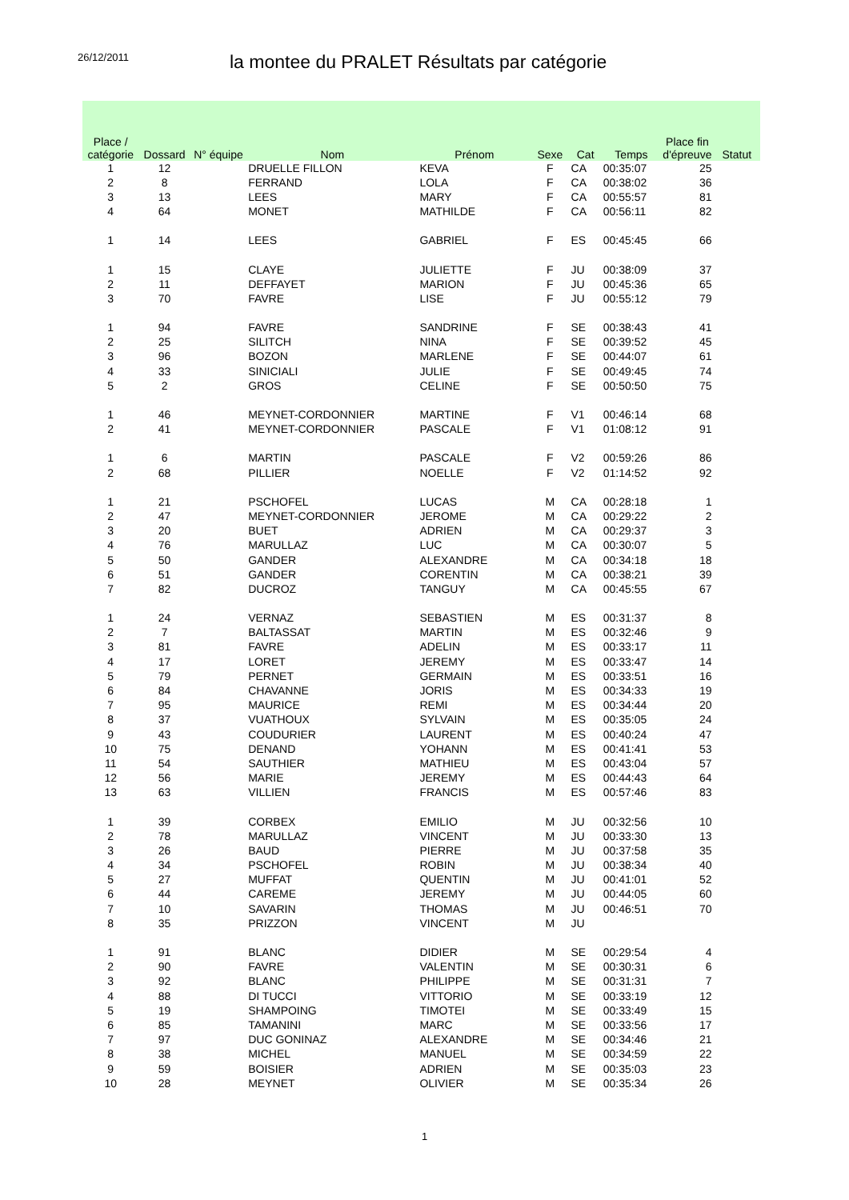26/12/2011
la montee du PRALET Résultats par catégorie
| Place / catégorie | Dossard | N° équipe | Nom | Prénom | Sexe | Cat | Temps | Place fin d'épreuve | Statut |
| --- | --- | --- | --- | --- | --- | --- | --- | --- | --- |
| 1 | 12 | | DRUELLE FILLON | KEVA | F | CA | 00:35:07 | 25 | |
| 2 | 8 | | FERRAND | LOLA | F | CA | 00:38:02 | 36 | |
| 3 | 13 | | LEES | MARY | F | CA | 00:55:57 | 81 | |
| 4 | 64 | | MONET | MATHILDE | F | CA | 00:56:11 | 82 | |
| 1 | 14 | | LEES | GABRIEL | F | ES | 00:45:45 | 66 | |
| 1 | 15 | | CLAYE | JULIETTE | F | JU | 00:38:09 | 37 | |
| 2 | 11 | | DEFFAYET | MARION | F | JU | 00:45:36 | 65 | |
| 3 | 70 | | FAVRE | LISE | F | JU | 00:55:12 | 79 | |
| 1 | 94 | | FAVRE | SANDRINE | F | SE | 00:38:43 | 41 | |
| 2 | 25 | | SILITCH | NINA | F | SE | 00:39:52 | 45 | |
| 3 | 96 | | BOZON | MARLENE | F | SE | 00:44:07 | 61 | |
| 4 | 33 | | SINICIALI | JULIE | F | SE | 00:49:45 | 74 | |
| 5 | 2 | | GROS | CELINE | F | SE | 00:50:50 | 75 | |
| 1 | 46 | | MEYNET-CORDONNIER | MARTINE | F | V1 | 00:46:14 | 68 | |
| 2 | 41 | | MEYNET-CORDONNIER | PASCALE | F | V1 | 01:08:12 | 91 | |
| 1 | 6 | | MARTIN | PASCALE | F | V2 | 00:59:26 | 86 | |
| 2 | 68 | | PILLIER | NOELLE | F | V2 | 01:14:52 | 92 | |
| 1 | 21 | | PSCHOFEL | LUCAS | M | CA | 00:28:18 | 1 | |
| 2 | 47 | | MEYNET-CORDONNIER | JEROME | M | CA | 00:29:22 | 2 | |
| 3 | 20 | | BUET | ADRIEN | M | CA | 00:29:37 | 3 | |
| 4 | 76 | | MARULLAZ | LUC | M | CA | 00:30:07 | 5 | |
| 5 | 50 | | GANDER | ALEXANDRE | M | CA | 00:34:18 | 18 | |
| 6 | 51 | | GANDER | CORENTIN | M | CA | 00:38:21 | 39 | |
| 7 | 82 | | DUCROZ | TANGUY | M | CA | 00:45:55 | 67 | |
| 1 | 24 | | VERNAZ | SEBASTIEN | M | ES | 00:31:37 | 8 | |
| 2 | 7 | | BALTASSAT | MARTIN | M | ES | 00:32:46 | 9 | |
| 3 | 81 | | FAVRE | ADELIN | M | ES | 00:33:17 | 11 | |
| 4 | 17 | | LORET | JEREMY | M | ES | 00:33:47 | 14 | |
| 5 | 79 | | PERNET | GERMAIN | M | ES | 00:33:51 | 16 | |
| 6 | 84 | | CHAVANNE | JORIS | M | ES | 00:34:33 | 19 | |
| 7 | 95 | | MAURICE | REMI | M | ES | 00:34:44 | 20 | |
| 8 | 37 | | VUATHOUX | SYLVAIN | M | ES | 00:35:05 | 24 | |
| 9 | 43 | | COUDURIER | LAURENT | M | ES | 00:40:24 | 47 | |
| 10 | 75 | | DENAND | YOHANN | M | ES | 00:41:41 | 53 | |
| 11 | 54 | | SAUTHIER | MATHIEU | M | ES | 00:43:04 | 57 | |
| 12 | 56 | | MARIE | JEREMY | M | ES | 00:44:43 | 64 | |
| 13 | 63 | | VILLIEN | FRANCIS | M | ES | 00:57:46 | 83 | |
| 1 | 39 | | CORBEX | EMILIO | M | JU | 00:32:56 | 10 | |
| 2 | 78 | | MARULLAZ | VINCENT | M | JU | 00:33:30 | 13 | |
| 3 | 26 | | BAUD | PIERRE | M | JU | 00:37:58 | 35 | |
| 4 | 34 | | PSCHOFEL | ROBIN | M | JU | 00:38:34 | 40 | |
| 5 | 27 | | MUFFAT | QUENTIN | M | JU | 00:41:01 | 52 | |
| 6 | 44 | | CAREME | JEREMY | M | JU | 00:44:05 | 60 | |
| 7 | 10 | | SAVARIN | THOMAS | M | JU | 00:46:51 | 70 | |
| 8 | 35 | | PRIZZON | VINCENT | M | JU | | | |
| 1 | 91 | | BLANC | DIDIER | M | SE | 00:29:54 | 4 | |
| 2 | 90 | | FAVRE | VALENTIN | M | SE | 00:30:31 | 6 | |
| 3 | 92 | | BLANC | PHILIPPE | M | SE | 00:31:31 | 7 | |
| 4 | 88 | | DI TUCCI | VITTORIO | M | SE | 00:33:19 | 12 | |
| 5 | 19 | | SHAMPOING | TIMOTEI | M | SE | 00:33:49 | 15 | |
| 6 | 85 | | TAMANINI | MARC | M | SE | 00:33:56 | 17 | |
| 7 | 97 | | DUC GONINAZ | ALEXANDRE | M | SE | 00:34:46 | 21 | |
| 8 | 38 | | MICHEL | MANUEL | M | SE | 00:34:59 | 22 | |
| 9 | 59 | | BOISIER | ADRIEN | M | SE | 00:35:03 | 23 | |
| 10 | 28 | | MEYNET | OLIVIER | M | SE | 00:35:34 | 26 | |
1